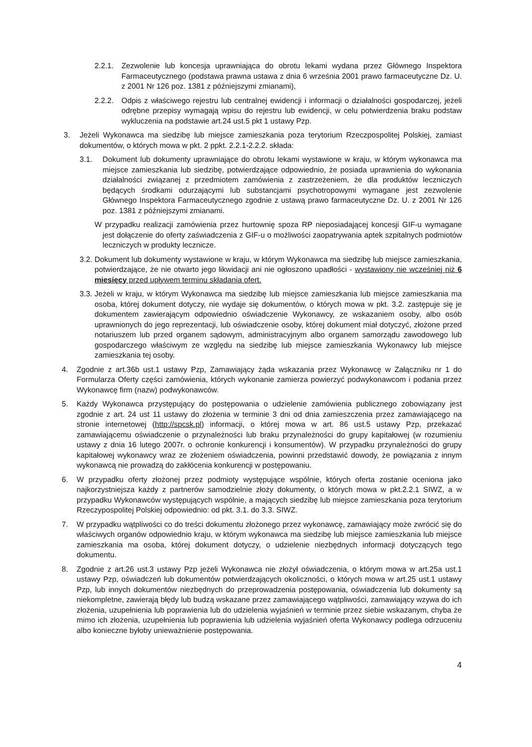2.2.1. Zezwolenie lub koncesja uprawniająca do obrotu lekami wydana przez Głównego Inspektora Farmaceutycznego (podstawa prawna ustawa z dnia 6 września 2001 prawo farmaceutyczne Dz. U. z 2001 Nr 126 poz. 1381 z późniejszymi zmianami),
2.2.2. Odpis z właściwego rejestru lub centralnej ewidencji i informacji o działalności gospodarczej, jeżeli odrębne przepisy wymagają wpisu do rejestru lub ewidencji, w celu potwierdzenia braku podstaw wykluczenia na podstawie art.24 ust.5 pkt 1 ustawy Pzp.
3. Jeżeli Wykonawca ma siedzibę lub miejsce zamieszkania poza terytorium Rzeczpospolitej Polskiej, zamiast dokumentów, o których mowa w pkt. 2 ppkt. 2.2.1-2.2.2. składa:
3.1. Dokument lub dokumenty uprawniające do obrotu lekami wystawione w kraju, w którym wykonawca ma miejsce zamieszkania lub siedzibę, potwierdzające odpowiednio, że posiada uprawnienia do wykonania działalności związanej z przedmiotem zamówienia z zastrzeżeniem, że dla produktów leczniczych będących środkami odurzającymi lub substancjami psychotropowymi wymagane jest zezwolenie Głównego Inspektora Farmaceutycznego zgodnie z ustawą prawo farmaceutyczne Dz. U. z 2001 Nr 126 poz. 1381 z późniejszymi zmianami.
W przypadku realizacji zamówienia przez hurtownię spoza RP nieposiadającej koncesji GIF-u wymagane jest dołączenie do oferty zaświadczenia z GIF-u o możliwości zaopatrywania aptek szpitalnych podmiotów leczniczych w produkty lecznicze.
3.2. Dokument lub dokumenty wystawione w kraju, w którym Wykonawca ma siedzibę lub miejsce zamieszkania, potwierdzające, że nie otwarto jego likwidacji ani nie ogłoszono upadłości - wystawiony nie wcześniej niż 6 miesięcy przed upływem terminu składania ofert.
3.3. Jeżeli w kraju, w którym Wykonawca ma siedzibę lub miejsce zamieszkania lub miejsce zamieszkania ma osoba, której dokument dotyczy, nie wydaje się dokumentów, o których mowa w pkt. 3.2. zastępuje się je dokumentem zawierającym odpowiednio oświadczenie Wykonawcy, ze wskazaniem osoby, albo osób uprawnionych do jego reprezentacji, lub oświadczenie osoby, której dokument miał dotyczyć, złożone przed notariuszem lub przed organem sądowym, administracyjnym albo organem samorządu zawodowego lub gospodarczego właściwym ze względu na siedzibę lub miejsce zamieszkania Wykonawcy lub miejsce zamieszkania tej osoby.
4. Zgodnie z art.36b ust.1 ustawy Pzp, Zamawiający żąda wskazania przez Wykonawcę w Załączniku nr 1 do Formularza Oferty części zamówienia, których wykonanie zamierza powierzyć podwykonawcom i podania przez Wykonawcę firm (nazw) podwykonawców.
5. Każdy Wykonawca przystępujący do postępowania o udzielenie zamówienia publicznego zobowiązany jest zgodnie z art. 24 ust 11 ustawy do złożenia w terminie 3 dni od dnia zamieszczenia przez zamawiającego na stronie internetowej (http://spcsk.pl) informacji, o której mowa w art. 86 ust.5 ustawy Pzp, przekazać zamawiającemu oświadczenie o przynależności lub braku przynależności do grupy kapitałowej (w rozumieniu ustawy z dnia 16 lutego 2007r. o ochronie konkurencji i konsumentów). W przypadku przynależności do grupy kapitałowej wykonawcy wraz ze złożeniem oświadczenia, powinni przedstawić dowody, że powiązania z innym wykonawcą nie prowadzą do zakłócenia konkurencji w postępowaniu.
6. W przypadku oferty złożonej przez podmioty występujące wspólnie, których oferta zostanie oceniona jako najkorzystniejsza każdy z partnerów samodzielnie złoży dokumenty, o których mowa w pkt.2.2.1 SIWZ, a w przypadku Wykonawców występujących wspólnie, a mających siedzibę lub miejsce zamieszkania poza terytorium Rzeczypospolitej Polskiej odpowiednio: od pkt. 3.1. do 3.3. SIWZ.
7. W przypadku wątpliwości co do treści dokumentu złożonego przez wykonawcę, zamawiający może zwrócić się do właściwych organów odpowiednio kraju, w którym wykonawca ma siedzibę lub miejsce zamieszkania lub miejsce zamieszkania ma osoba, której dokument dotyczy, o udzielenie niezbędnych informacji dotyczących tego dokumentu.
8. Zgodnie z art.26 ust.3 ustawy Pzp jeżeli Wykonawca nie złożył oświadczenia, o którym mowa w art.25a ust.1 ustawy Pzp, oświadczeń lub dokumentów potwierdzających okoliczności, o których mowa w art.25 ust.1 ustawy Pzp, lub innych dokumentów niezbędnych do przeprowadzenia postępowania, oświadczenia lub dokumenty są niekompletne, zawierają błędy lub budzą wskazane przez zamawiającego wątpliwości, zamawiający wzywa do ich złożenia, uzupełnienia lub poprawienia lub do udzielenia wyjaśnień w terminie przez siebie wskazanym, chyba że mimo ich złożenia, uzupełnienia lub poprawienia lub udzielenia wyjaśnień oferta Wykonawcy podlega odrzuceniu albo konieczne byłoby unieważnienie postępowania.
4